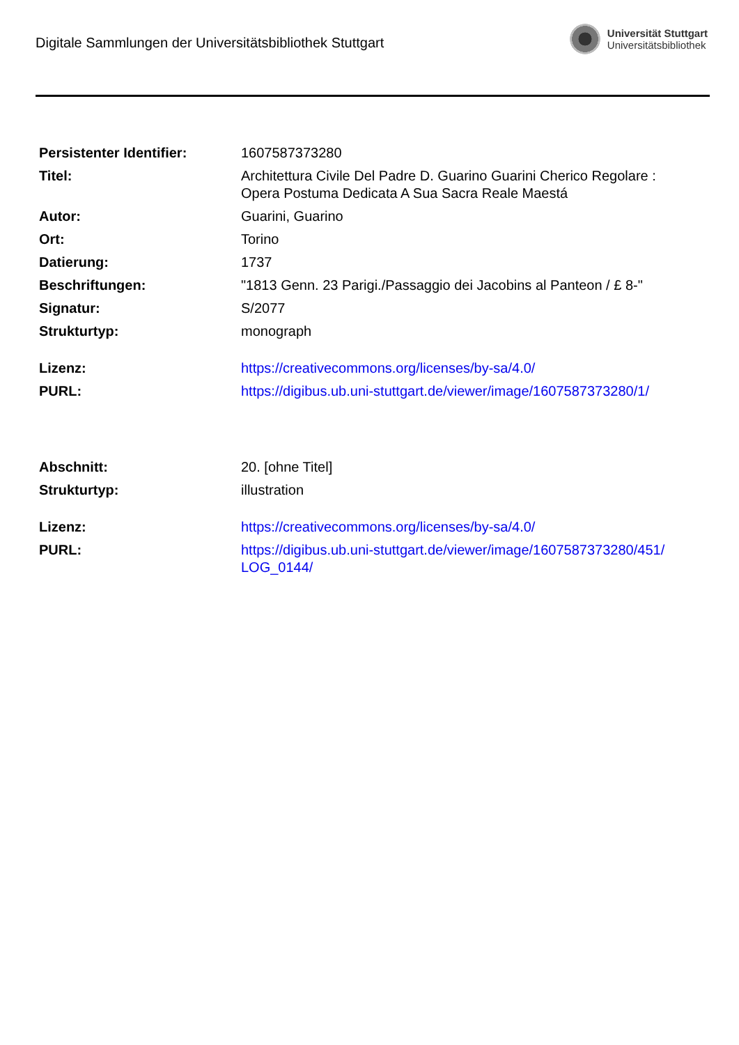Digitale Sammlungen der Universitätsbibliothek Stuttgart
Universität Stuttgart
Universitätsbibliothek
| Persistenter Identifier: | 1607587373280 |
| Titel: | Architettura Civile Del Padre D. Guarino Guarini Cherico Regolare : Opera Postuma Dedicata A Sua Sacra Reale Maestá |
| Autor: | Guarini, Guarino |
| Ort: | Torino |
| Datierung: | 1737 |
| Beschriftungen: | "1813 Genn. 23 Parigi./Passaggio dei Jacobins al Panteon / £ 8-" |
| Signatur: | S/2077 |
| Strukturtyp: | monograph |
| Lizenz: | https://creativecommons.org/licenses/by-sa/4.0/ |
| PURL: | https://digibus.ub.uni-stuttgart.de/viewer/image/1607587373280/1/ |
| Abschnitt: | 20. [ohne Titel] |
| Strukturtyp: | illustration |
| Lizenz: | https://creativecommons.org/licenses/by-sa/4.0/ |
| PURL: | https://digibus.ub.uni-stuttgart.de/viewer/image/1607587373280/451/ LOG_0144/ |